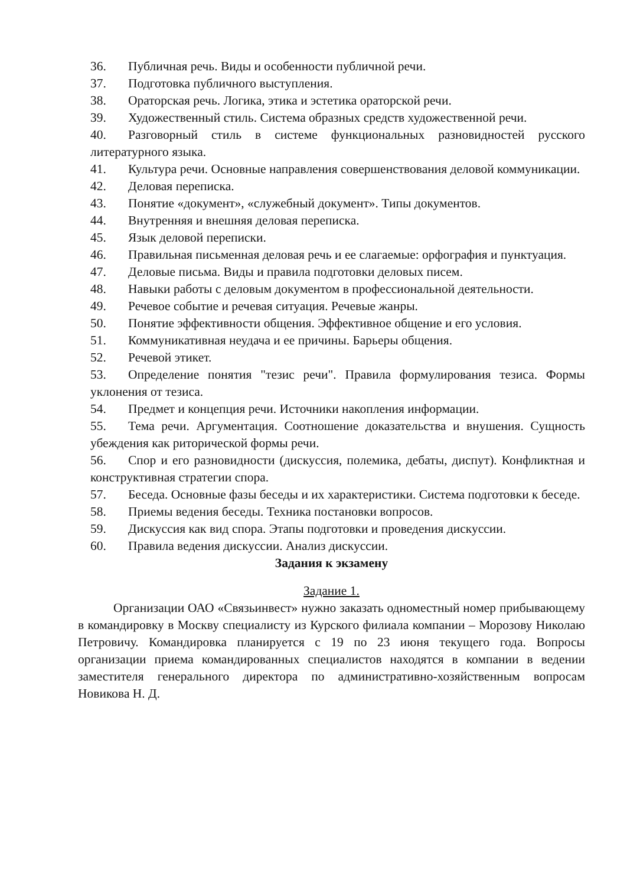36. Публичная речь. Виды и особенности публичной речи.
37. Подготовка публичного выступления.
38. Ораторская речь. Логика, этика и эстетика ораторской речи.
39. Художественный стиль. Система образных средств художественной речи.
40. Разговорный стиль в системе функциональных разновидностей русского литературного языка.
41. Культура речи. Основные направления совершенствования деловой коммуникации.
42. Деловая переписка.
43. Понятие «документ», «служебный документ». Типы документов.
44. Внутренняя и внешняя деловая переписка.
45. Язык деловой переписки.
46. Правильная письменная деловая речь и ее слагаемые: орфография и пунктуация.
47. Деловые письма. Виды и правила подготовки деловых писем.
48. Навыки работы с деловым документом в профессиональной деятельности.
49. Речевое событие и речевая ситуация. Речевые жанры.
50. Понятие эффективности общения. Эффективное общение и его условия.
51. Коммуникативная неудача и ее причины. Барьеры общения.
52. Речевой этикет.
53. Определение понятия "тезис речи". Правила формулирования тезиса. Формы уклонения от тезиса.
54. Предмет и концепция речи. Источники накопления информации.
55. Тема речи. Аргументация. Соотношение доказательства и внушения. Сущность убеждения как риторической формы речи.
56. Спор и его разновидности (дискуссия, полемика, дебаты, диспут). Конфликтная и конструктивная стратегии спора.
57. Беседа. Основные фазы беседы и их характеристики. Система подготовки к беседе.
58. Приемы ведения беседы. Техника постановки вопросов.
59. Дискуссия как вид спора. Этапы подготовки и проведения дискуссии.
60. Правила ведения дискуссии. Анализ дискуссии.
Задания к экзамену
Задание 1.
Организации ОАО «Связьинвест» нужно заказать одноместный номер прибывающему в командировку в Москву специалисту из Курского филиала компании – Морозову Николаю Петровичу. Командировка планируется с 19 по 23 июня текущего года. Вопросы организации приема командированных специалистов находятся в компании в ведении заместителя генерального директора по административно-хозяйственным вопросам Новикова Н. Д.